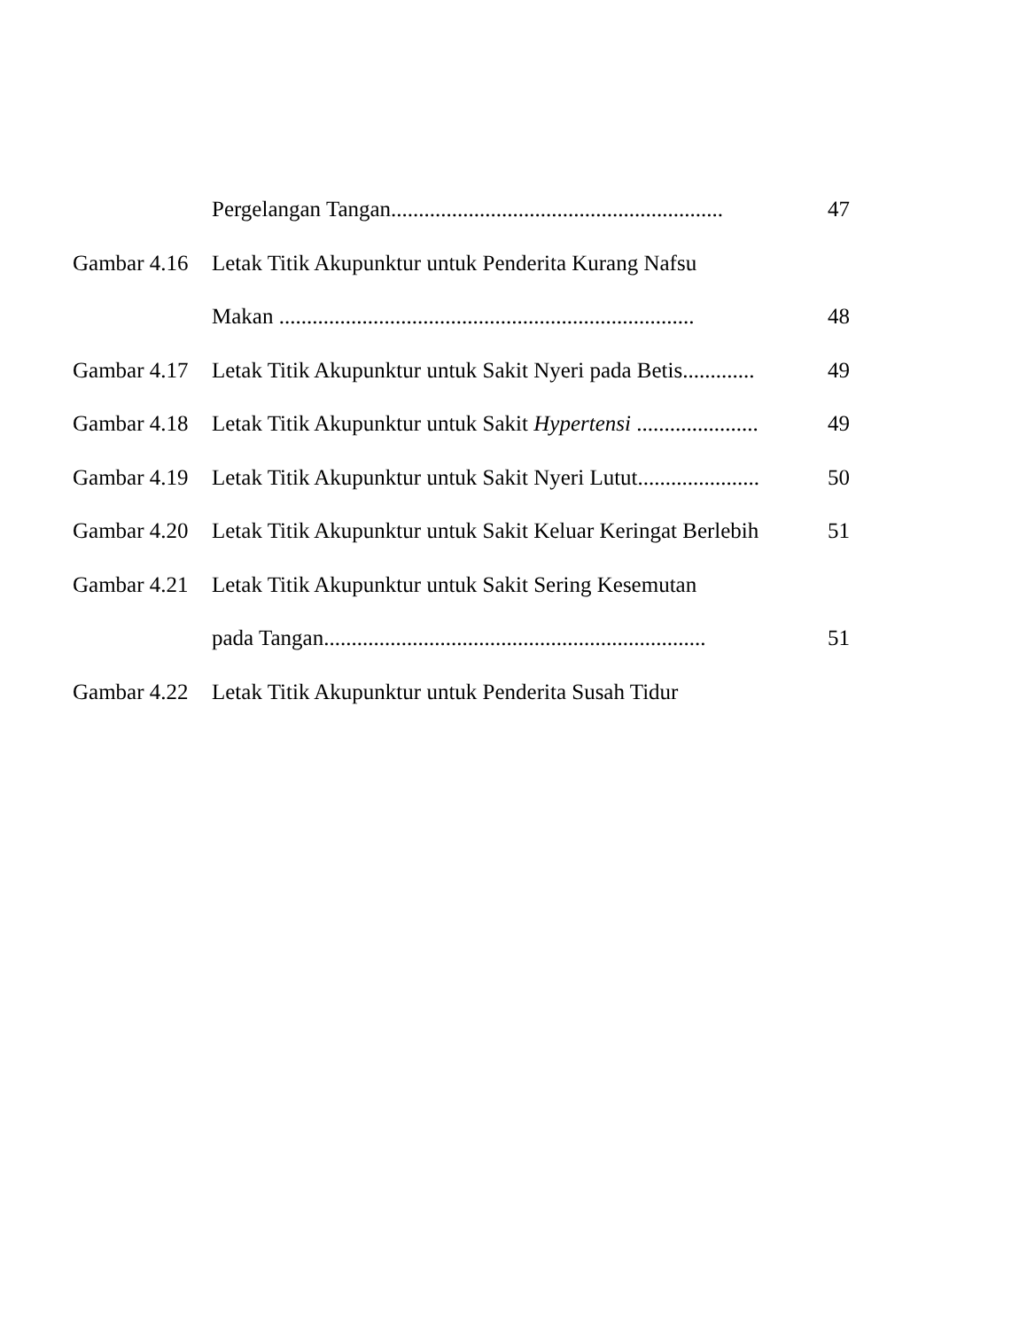Pergelangan Tangan............................................................ 47
Gambar 4.16 Letak Titik Akupunktur untuk Penderita Kurang Nafsu
Makan ........................................................................... 48
Gambar 4.17 Letak Titik Akupunktur untuk Sakit Nyeri pada Betis............. 49
Gambar 4.18 Letak Titik Akupunktur untuk Sakit Hypertensi ...................... 49
Gambar 4.19 Letak Titik Akupunktur untuk Sakit Nyeri Lutut...................... 50
Gambar 4.20 Letak Titik Akupunktur untuk Sakit Keluar Keringat Berlebih 51
Gambar 4.21 Letak Titik Akupunktur untuk Sakit Sering Kesemutan
pada Tangan..................................................................... 51
Gambar 4.22 Letak Titik Akupunktur untuk Penderita Susah Tidur